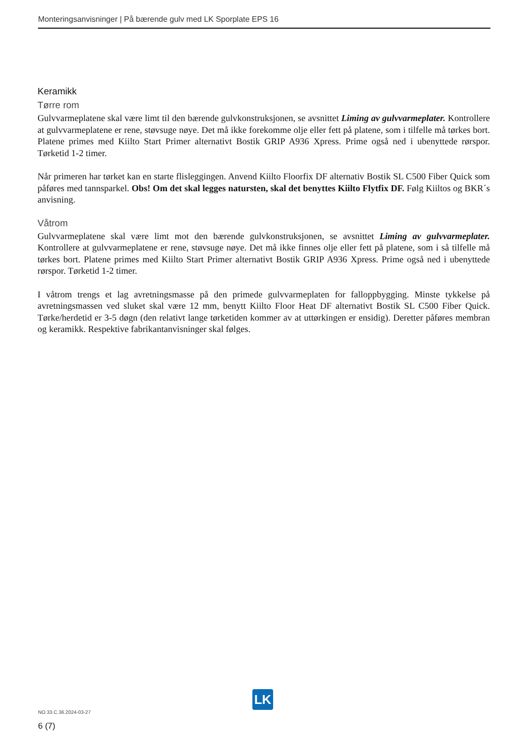Monteringsanvisninger | På bærende gulv med LK Sporplate EPS 16
Keramikk
Tørre rom
Gulvvarmeplatene skal være limt til den bærende gulvkonstruksjonen, se avsnittet Liming av gulvvarme­plater. Kontrollere at gulvvarmeplatene er rene, støvsuge nøye. Det må ikke forekomme olje eller fett på platene, som i tilfelle må tørkes bort. Platene primes med Kiilto Start Primer alternativt Bostik GRIP A936 Xpress. Prime også ned i ubenyttede rørspor. Tørketid 1-2 timer.
Når primeren har tørket kan en starte flisleggingen. Anvend Kiilto Floorfix DF alternativ Bostik SL C500 Fiber Quick som påføres med tannsparkel. Obs! Om det skal legges natursten, skal det benyttes Kiilto Flytfix DF. Følg Kiiltos og BKR´s anvisning.
Våtrom
Gulvvarmeplatene skal være limt mot den bærende gulvkonstruksjonen, se avsnittet Liming av gulvvarmeplater. Kontrollere at gulvvarmeplatene er rene, støvsuge nøye. Det må ikke fin­nes olje eller fett på platene, som i så tilfelle må tørkes bort. Platene primes med Kiilto Start Pri­mer alternativt Bostik GRIP A936 Xpress. Prime også ned i ubenyttede rørspor. Tørketid 1-2 timer.
I våtrom trengs et lag avretningsmasse på den primede gulvvarmeplaten for falloppbygging. Minste tyk­kelse på avretningsmassen ved sluket skal være 12 mm, benytt Kiilto Floor Heat DF alternativt Bostik SL C500 Fiber Quick. Tørke/herdetid er 3-5 døgn (den relativt lange tørketiden kommer av at uttørkingen er ensidig). Deretter påføres membran og keramikk. Respektive fabrikantanvisninger skal følges.
LK
NO.33.C.36.2024-03-27
6 (7)